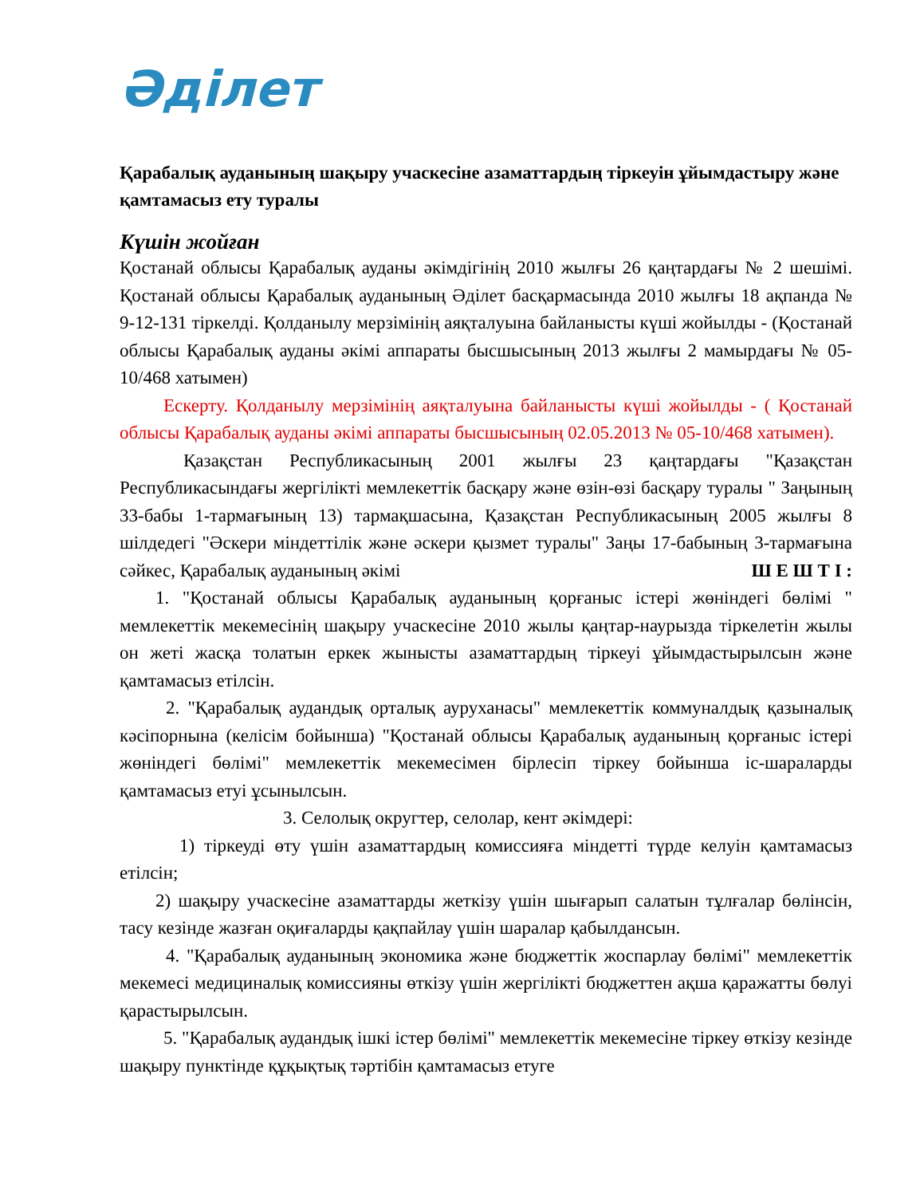Әділет
Қарабалық ауданының шақыру учаскесіне азаматтардың тіркеуін ұйымдастыру және қамтамасыз ету туралы
Күшін жойған
Қостанай облысы Қарабалық ауданы әкімдігінің 2010 жылғы 26 қаңтардағы № 2 шешімі. Қостанай облысы Қарабалық ауданының Әділет басқармасында 2010 жылғы 18 ақпанда № 9-12-131 тіркелді. Қолданылу мерзімінің аяқталуына байланысты күші жойылды - (Қостанай облысы Қарабалық ауданы әкімі аппараты бысшысының 2013 жылғы 2 мамырдағы № 05-10/468 хатымен)
Ескерту. Қолданылу мерзімінің аяқталуына байланысты күші жойылды - ( Қостанай облысы Қарабалық ауданы әкімі аппараты бысшысының 02.05.2013 № 05-10/468 хатымен).
Қазақстан Республикасының 2001 жылғы 23 қаңтардағы "Қазақстан Республикасындағы жергілікті мемлекеттік басқару және өзін-өзі басқару туралы " Заңының 33-бабы 1-тармағының 13) тармақшасына, Қазақстан Республикасының 2005 жылғы 8 шілдедегі "Әскери міндеттілік және әскери қызмет туралы" Заңы 17-бабының 3-тармағына сәйкес, Қарабалық ауданының әкімі Ш Е Ш Т І :
1. "Қостанай облысы Қарабалық ауданының қорғаныс істері жөніндегі бөлімі " мемлекеттік мекемесінің шақыру учаскесіне 2010 жылы қаңтар-наурызда тіркелетін жылы он жеті жасқа толатын еркек жынысты азаматтардың тіркеуі ұйымдастырылсын және қамтамасыз етілсін.
2. "Қарабалық аудандық орталық ауруханасы" мемлекеттік коммуналдық қазыналық кәсіпорнына (келісім бойынша) "Қостанай облысы Қарабалық ауданының қорғаныс істері жөніндегі бөлімі" мемлекеттік мекемесімен бірлесіп тіркеу бойынша іс-шараларды қамтамасыз етуі ұсынылсын.
3. Селолық округтер, селолар, кент әкімдері:
1) тіркеуді өту үшін азаматтардың комиссияға міндетті түрде келуін қамтамасыз етілсін;
2) шақыру учаскесіне азаматтарды жеткізу үшін шығарып салатын тұлғалар бөлінсін, тасу кезінде жазған оқиғаларды қақпайлау үшін шаралар қабылдансын.
4. "Қарабалық ауданының экономика және бюджеттік жоспарлау бөлімі" мемлекеттік мекемесі медициналық комиссияны өткізу үшін жергілікті бюджеттен ақша қаражатты бөлуі қарастырылсын.
5. "Қарабалық аудандық ішкі істер бөлімі" мемлекеттік мекемесіне тіркеу өткізу кезінде шақыру пунктінде құқықтық тәртібін қамтамасыз етуге